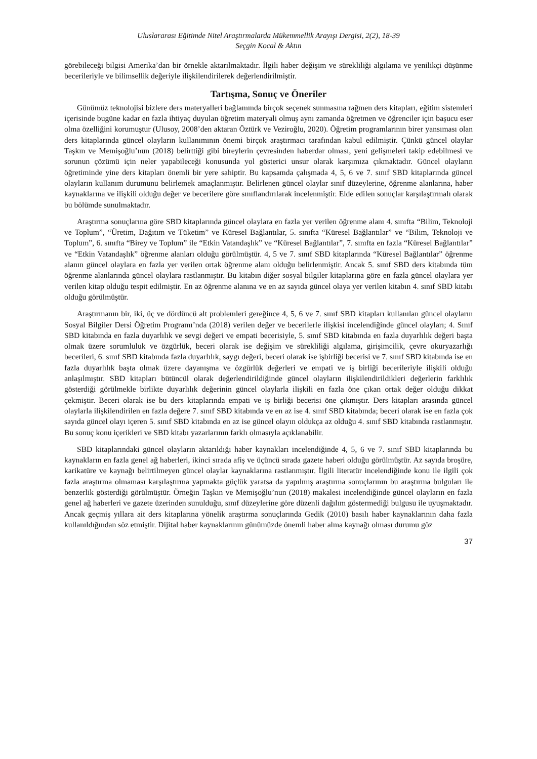Uluslararası Eğitimde Nitel Araştırmalarda Mükemmellik Arayışı Dergisi, 2(2), 18-39
Seçgin Kocal & Aktın
görebileceği bilgisi Amerika’dan bir örnekle aktarılmaktadır. İlgili haber değişim ve sürekliliği algılama ve yenilikçi düşünme becerileriyle ve bilimsellik değeriyle ilişkilendirilerek değerlendirilmiştir.
Tartışma, Sonuç ve Öneriler
Günümüz teknolojisi bizlere ders materyalleri bağlamında birçok seçenek sunmasına rağmen ders kitapları, eğitim sistemleri içerisinde bugüne kadar en fazla ihtiyaç duyulan öğretim materyali olmuş aynı zamanda öğretmen ve öğrenciler için başucu eser olma özelliğini korumuştur (Ulusoy, 2008’den aktaran Öztürk ve Veziroğlu, 2020). Öğretim programlarının birer yansıması olan ders kitaplarında güncel olayların kullanımının önemi birçok araştırmacı tarafından kabul edilmiştir. Çünkü güncel olaylar Taşkın ve Memişoğlu’nun (2018) belirttiği gibi bireylerin çevresinden haberdar olması, yeni gelişmeleri takip edebilmesi ve sorunun çözümü için neler yapabileceği konusunda yol gösterici unsur olarak karşımıza çıkmaktadır. Güncel olayların öğretiminde yine ders kitapları önemli bir yere sahiptir. Bu kapsamda çalışmada 4, 5, 6 ve 7. sınıf SBD kitaplarında güncel olayların kullanım durumunu belirlemek amaçlanmıştır. Belirlenen güncel olaylar sınıf düzeylerine, öğrenme alanlarına, haber kaynaklarına ve ilişkili olduğu değer ve becerilere göre sınıflandırılarak incelenmiştir. Elde edilen sonuçlar karşılaştırmalı olarak bu bölümde sunulmaktadır.
Araştırma sonuçlarına göre SBD kitaplarında güncel olaylara en fazla yer verilen öğrenme alanı 4. sınıfta “Bilim, Teknoloji ve Toplum”, “Üretim, Dağıtım ve Tüketim” ve Küresel Bağlantılar, 5. sınıfta “Küresel Bağlantılar” ve “Bilim, Teknoloji ve Toplum”, 6. sınıfta “Birey ve Toplum” ile “Etkin Vatandaşlık” ve “Küresel Bağlantılar”, 7. sınıfta en fazla “Küresel Bağlantılar” ve “Etkin Vatandaşlık” öğrenme alanları olduğu görülmüştür. 4, 5 ve 7. sınıf SBD kitaplarında “Küresel Bağlantılar” öğrenme alanın güncel olaylara en fazla yer verilen ortak öğrenme alanı olduğu belirlenmiştir. Ancak 5. sınıf SBD ders kitabında tüm öğrenme alanlarında güncel olaylara rastlanmıştır. Bu kitabın diğer sosyal bilgiler kitaplarına göre en fazla güncel olaylara yer verilen kitap olduğu tespit edilmiştir. En az öğrenme alanına ve en az sayıda güncel olaya yer verilen kitabın 4. sınıf SBD kitabı olduğu görülmüştür.
Araştırmanın bir, iki, üç ve dördüncü alt problemleri gereğince 4, 5, 6 ve 7. sınıf SBD kitapları kullanılan güncel olayların Sosyal Bilgiler Dersi Öğretim Programı’nda (2018) verilen değer ve becerilerle ilişkisi incelendiğinde güncel olayları; 4. Sınıf SBD kitabında en fazla duyarlılık ve sevgi değeri ve empati becerisiyle, 5. sınıf SBD kitabında en fazla duyarlılık değeri başta olmak üzere sorumluluk ve özgürlük, beceri olarak ise değişim ve sürekliliği algılama, girişimcilik, çevre okuryazarlığı becerileri, 6. sınıf SBD kitabında fazla duyarlılık, saygı değeri, beceri olarak ise işbirliği becerisi ve 7. sınıf SBD kitabında ise en fazla duyarlılık başta olmak üzere dayanışma ve özgürlük değerleri ve empati ve iş birliği becerileriyle ilişkili olduğu anlaşılmıştır. SBD kitapları bütüncül olarak değerlendirildiğinde güncel olayların ilişkilendirildikleri değerlerin farklılık gösterdiği görülmekle birlikte duyarlılık değerinin güncel olaylarla ilişkili en fazla öne çıkan ortak değer olduğu dikkat çekmiştir. Beceri olarak ise bu ders kitaplarında empati ve iş birliği becerisi öne çıkmıştır. Ders kitapları arasında güncel olaylarla ilişkilendirilen en fazla değere 7. sınıf SBD kitabında ve en az ise 4. sınıf SBD kitabında; beceri olarak ise en fazla çok sayıda güncel olayı içeren 5. sınıf SBD kitabında en az ise güncel olayın oldukça az olduğu 4. sınıf SBD kitabında rastlanmıştır. Bu sonuç konu içerikleri ve SBD kitabı yazarlarının farklı olmasıyla açıklanabilir.
SBD kitaplarındaki güncel olayların aktarıldığı haber kaynakları incelendiğinde 4, 5, 6 ve 7. sınıf SBD kitaplarında bu kaynakların en fazla genel ağ haberleri, ikinci sırada afiş ve üçüncü sırada gazete haberi olduğu görülmüştür. Az sayıda broşüre, karikatüre ve kaynağı belirtilmeyen güncel olaylar kaynaklarına rastlanmıştır. İlgili literatür incelendiğinde konu ile ilgili çok fazla araştırma olmaması karşılaştırma yapmakta güçlük yaratsa da yapılmış araştırma sonuçlarının bu araştırma bulguları ile benzerlik gösterdiği görülmüştür. Örneğin Taşkın ve Memişoğlu’nun (2018) makalesi incelendiğinde güncel olayların en fazla genel ağ haberleri ve gazete üzerinden sunulduğu, sınıf düzeylerine göre düzenli dağılım göstermediği bulgusu ile uyuşmaktadır. Ancak geçmiş yıllara ait ders kitaplarına yönelik araştırma sonuçlarında Gedik (2010) basılı haber kaynaklarının daha fazla kullanıldığından söz etmiştir. Dijital haber kaynaklarının günümüzde önemli haber alma kaynağı olması durumu göz
37